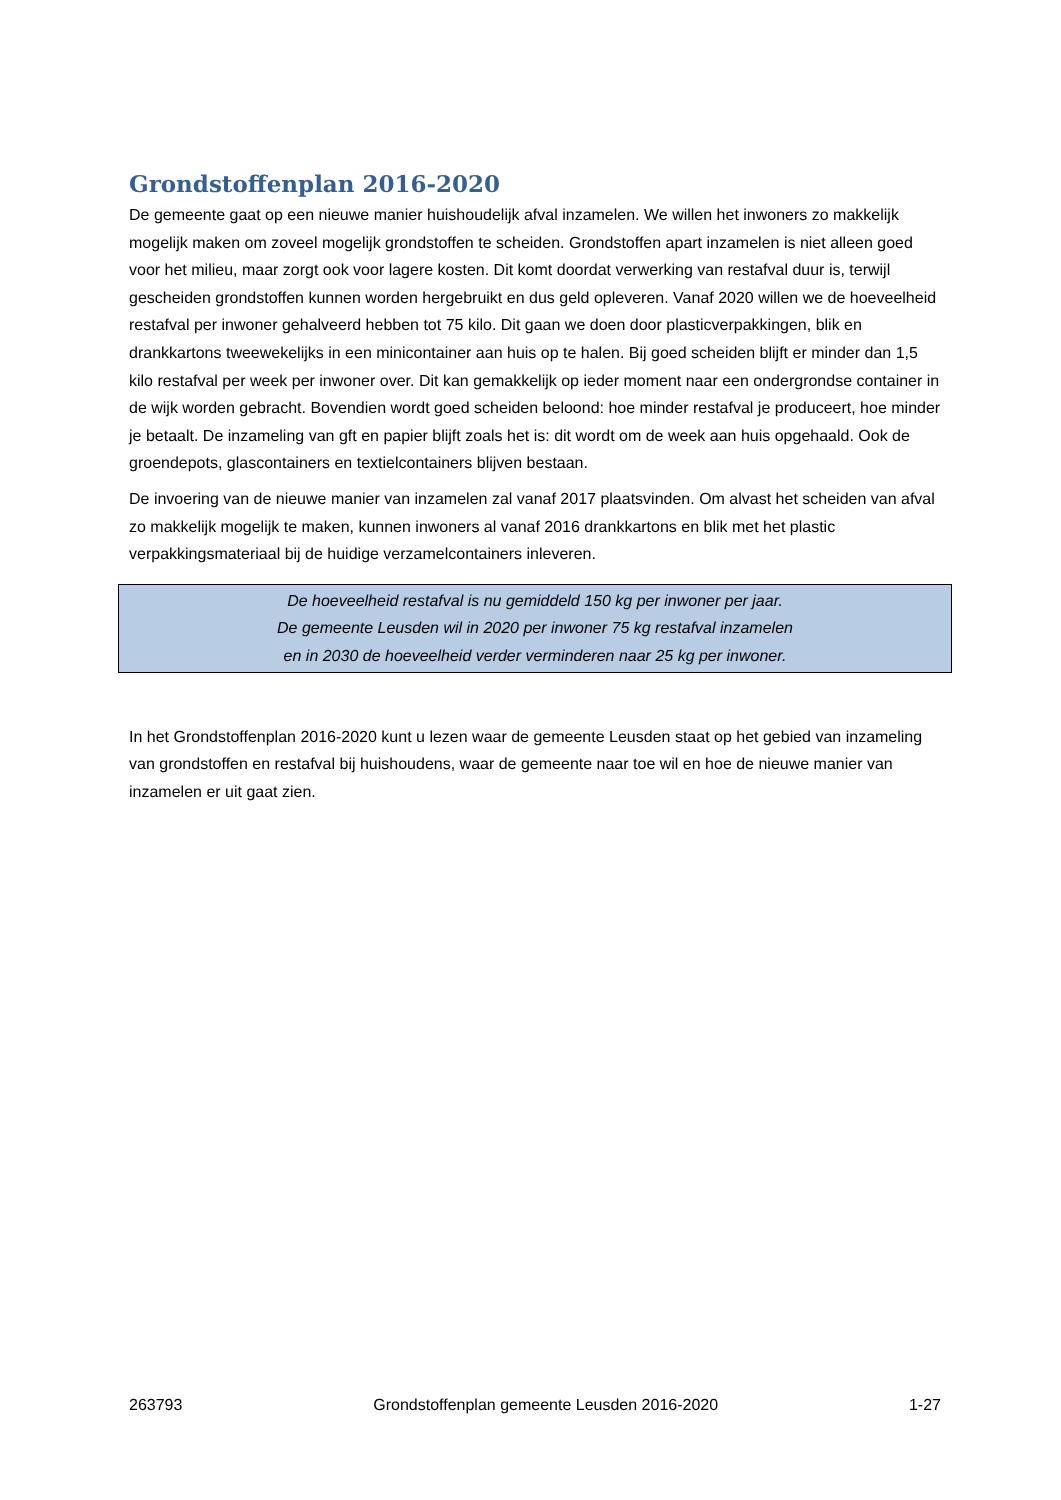Grondstoffenplan 2016-2020
De gemeente gaat op een nieuwe manier huishoudelijk afval inzamelen. We willen het inwoners zo makkelijk mogelijk maken om zoveel mogelijk grondstoffen te scheiden. Grondstoffen apart inzamelen is niet alleen goed voor het milieu, maar zorgt ook voor lagere kosten. Dit komt doordat verwerking van restafval duur is, terwijl gescheiden grondstoffen kunnen worden hergebruikt en dus geld opleveren. Vanaf 2020 willen we de hoeveelheid restafval per inwoner gehalveerd hebben tot 75 kilo. Dit gaan we doen door plasticverpakkingen, blik en drankkartons tweewekelijks in een minicontainer aan huis op te halen. Bij goed scheiden blijft er minder dan 1,5 kilo restafval per week per inwoner over. Dit kan gemakkelijk op ieder moment naar een ondergrondse container in de wijk worden gebracht. Bovendien wordt goed scheiden beloond: hoe minder restafval je produceert, hoe minder je betaalt. De inzameling van gft en papier blijft zoals het is: dit wordt om de week aan huis opgehaald. Ook de groendepots, glascontainers en textielcontainers blijven bestaan.
De invoering van de nieuwe manier van inzamelen zal vanaf 2017 plaatsvinden. Om alvast het scheiden van afval zo makkelijk mogelijk te maken, kunnen inwoners al vanaf 2016 drankkartons en blik met het plastic verpakkingsmateriaal bij de huidige verzamelcontainers inleveren.
De hoeveelheid restafval is nu gemiddeld 150 kg per inwoner per jaar.
De gemeente Leusden wil in 2020 per inwoner 75 kg restafval inzamelen
en in 2030 de hoeveelheid verder verminderen naar 25 kg per inwoner.
In het Grondstoffenplan 2016-2020 kunt u lezen waar de gemeente Leusden staat op het gebied van inzameling van grondstoffen en restafval bij huishoudens, waar de gemeente naar toe wil en hoe de nieuwe manier van inzamelen er uit gaat zien.
263793 Grondstoffenplan gemeente Leusden 2016-2020 1-27